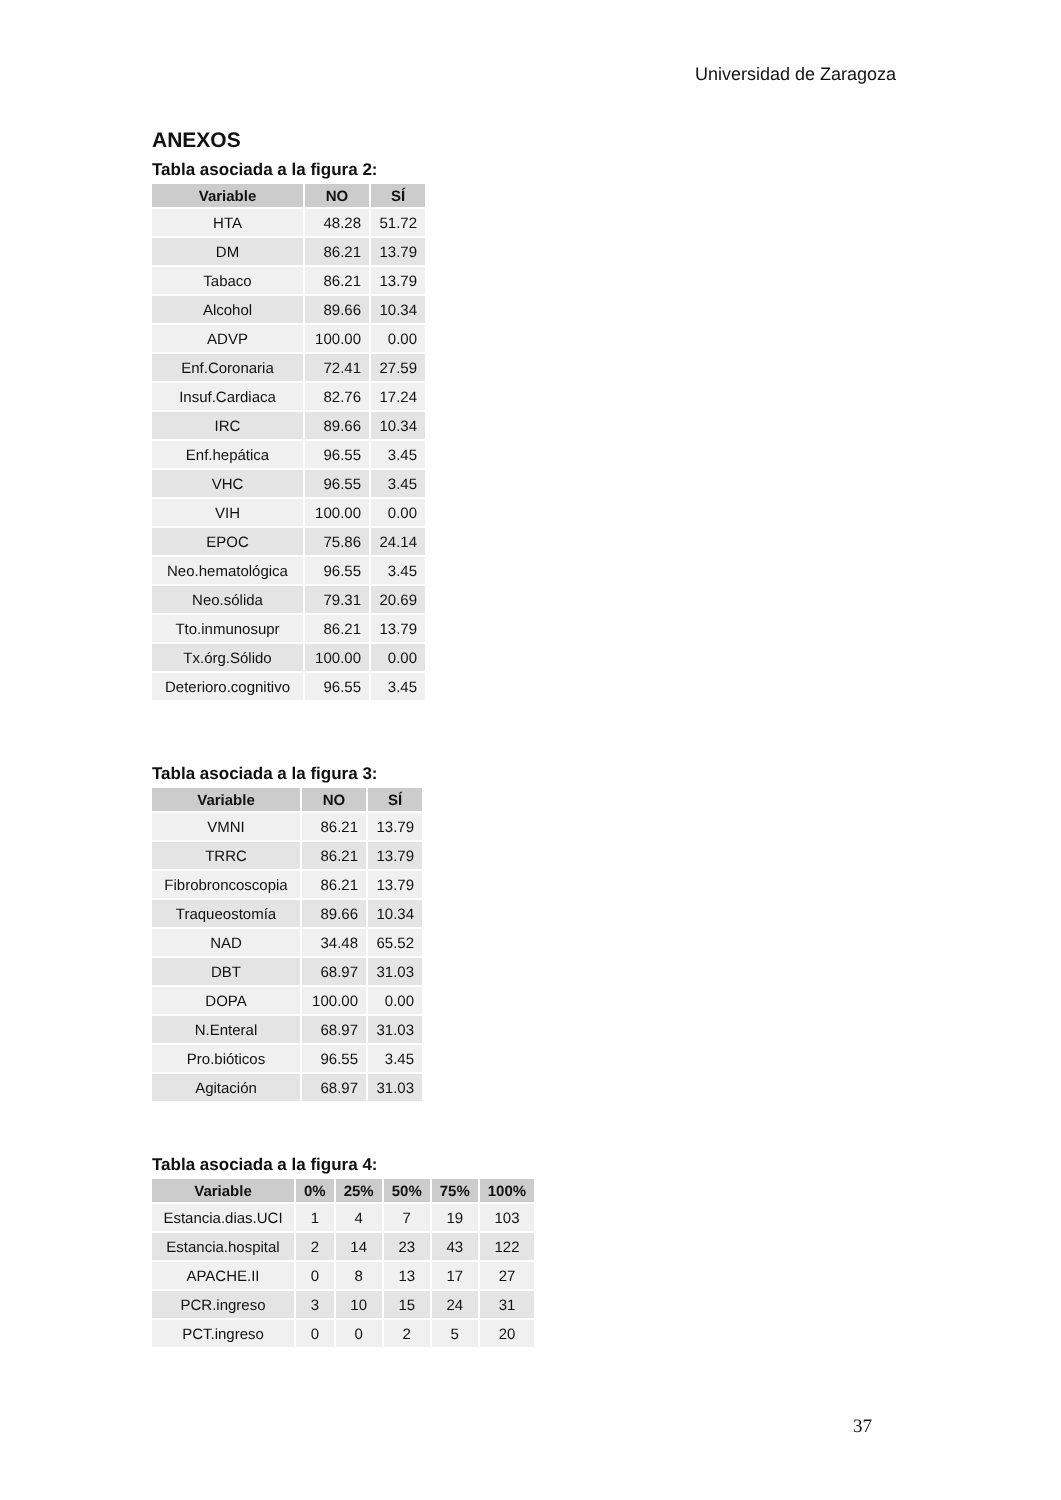Universidad de Zaragoza
ANEXOS
Tabla asociada a la figura 2:
| Variable | NO | SÍ |
| --- | --- | --- |
| HTA | 48.28 | 51.72 |
| DM | 86.21 | 13.79 |
| Tabaco | 86.21 | 13.79 |
| Alcohol | 89.66 | 10.34 |
| ADVP | 100.00 | 0.00 |
| Enf.Coronaria | 72.41 | 27.59 |
| Insuf.Cardiaca | 82.76 | 17.24 |
| IRC | 89.66 | 10.34 |
| Enf.hepática | 96.55 | 3.45 |
| VHC | 96.55 | 3.45 |
| VIH | 100.00 | 0.00 |
| EPOC | 75.86 | 24.14 |
| Neo.hematológica | 96.55 | 3.45 |
| Neo.sólida | 79.31 | 20.69 |
| Tto.inmunosupr | 86.21 | 13.79 |
| Tx.órg.Sólido | 100.00 | 0.00 |
| Deterioro.cognitivo | 96.55 | 3.45 |
Tabla asociada a la figura 3:
| Variable | NO | SÍ |
| --- | --- | --- |
| VMNI | 86.21 | 13.79 |
| TRRC | 86.21 | 13.79 |
| Fibrobroncoscopia | 86.21 | 13.79 |
| Traqueostomía | 89.66 | 10.34 |
| NAD | 34.48 | 65.52 |
| DBT | 68.97 | 31.03 |
| DOPA | 100.00 | 0.00 |
| N.Enteral | 68.97 | 31.03 |
| Pro.bióticos | 96.55 | 3.45 |
| Agitación | 68.97 | 31.03 |
Tabla asociada a la figura 4:
| Variable | 0% | 25% | 50% | 75% | 100% |
| --- | --- | --- | --- | --- | --- |
| Estancia.dias.UCI | 1 | 4 | 7 | 19 | 103 |
| Estancia.hospital | 2 | 14 | 23 | 43 | 122 |
| APACHE.II | 0 | 8 | 13 | 17 | 27 |
| PCR.ingreso | 3 | 10 | 15 | 24 | 31 |
| PCT.ingreso | 0 | 0 | 2 | 5 | 20 |
37